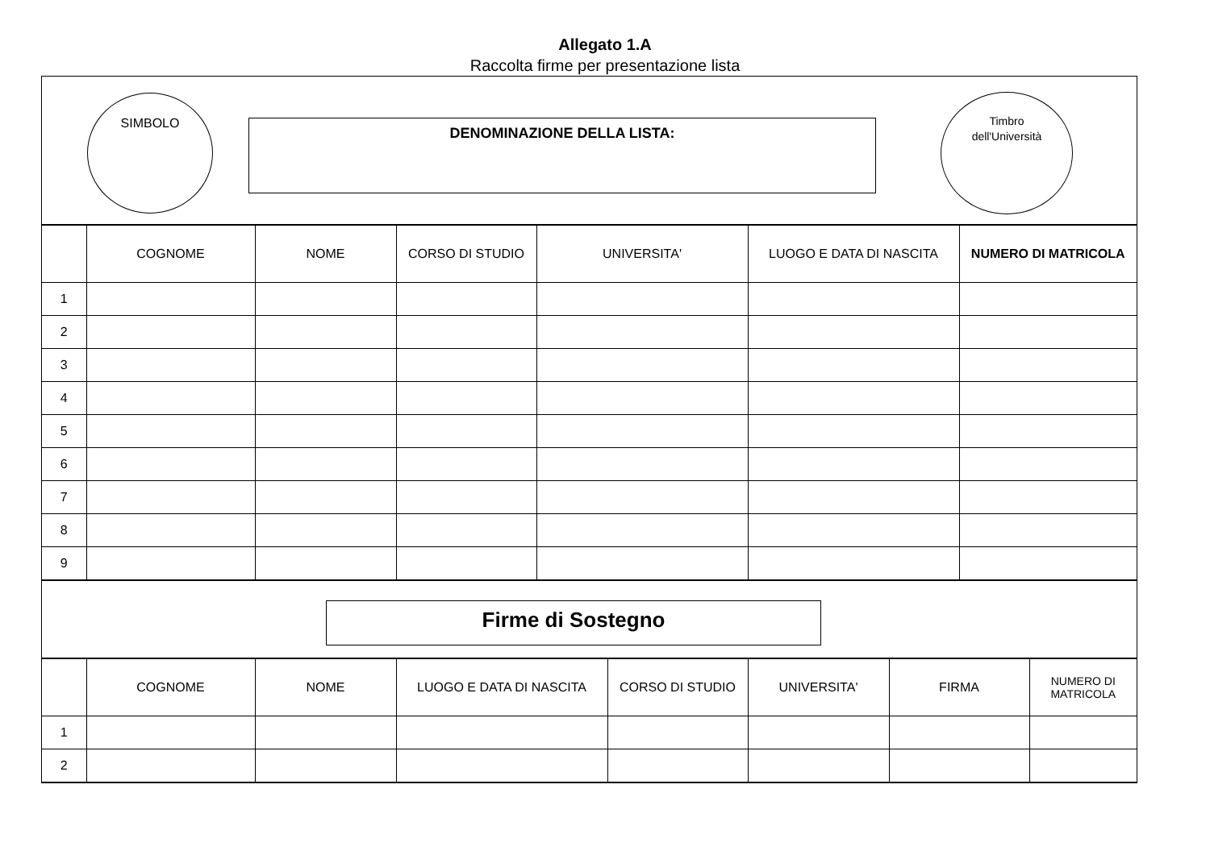Allegato 1.A
Raccolta firme per presentazione lista
SIMBOLO
DENOMINAZIONE DELLA LISTA:
Timbro
dell'Università
| | COGNOME | NOME | CORSO DI STUDIO | UNIVERSITA' | LUOGO E DATA DI NASCITA | NUMERO DI MATRICOLA |
| --- | --- | --- | --- | --- | --- | --- |
| 1 | | | | | | |
| 2 | | | | | | |
| 3 | | | | | | |
| 4 | | | | | | |
| 5 | | | | | | |
| 6 | | | | | | |
| 7 | | | | | | |
| 8 | | | | | | |
| 9 | | | | | | |
Firme di Sostegno
| | COGNOME | NOME | LUOGO E DATA DI NASCITA | CORSO DI STUDIO | UNIVERSITA' | FIRMA | NUMERO DI MATRICOLA |
| --- | --- | --- | --- | --- | --- | --- | --- |
| 1 | | | | | | | |
| 2 | | | | | | | |